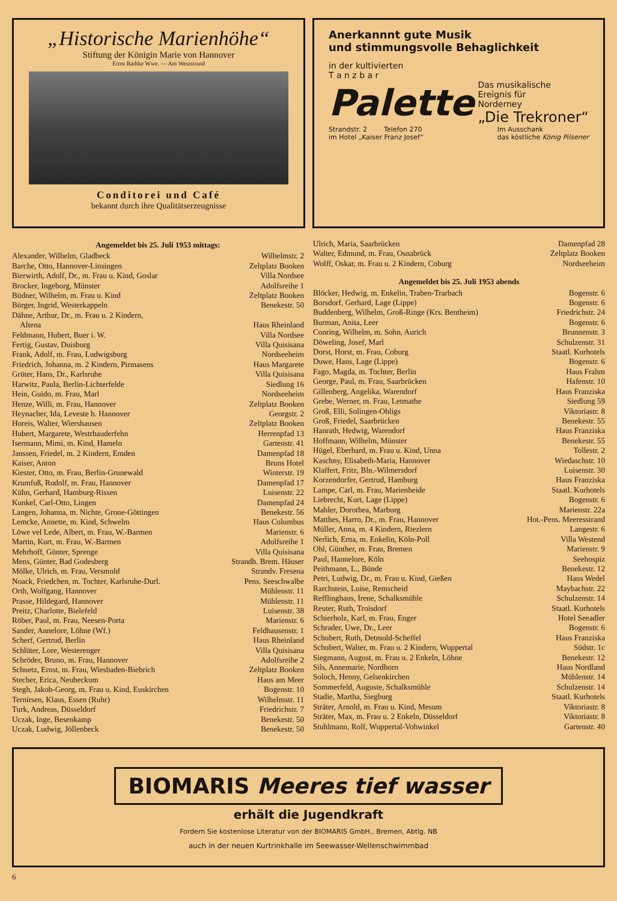„Historische Marienhöhe“
Stiftung der Königin Marie von Hannover
Ernst Radtke Wwe. — Am Weststrand
Conditorei und Café
bekannt durch ihre Qualitätserzeugnisse
Anerkannnt gute Musik
und stimmungsvolle Behaglichkeit
in der kultivierten
T a n z b a r
Palette
Das musikalische
Ereignis für
Norderney
„Die Trekroner“
Strandstr. 2 Telefon 270
im Hotel „Kaiser Franz Josef“
Im Ausschank
das köstliche König Pilsener
Angemeldet bis 25. Juli 1953 mittags:
Alexander, Wilhelm, Gladbeck Wilhelmstr. 2
Barche, Otto, Hannover-Linsingen Zeltplatz Booken
Bierwirth, Adolf, Dr., m. Frau u. Kind, Goslar Villa Nordsee
Brocker, Ingeborg, Münster Adolfsreihe 1
Büdner, Wilhelm, m. Frau u. Kind Zeltplatz Booken
Bürger, Ingrid, Westerkappeln Benekestr. 50
Dähne, Arthur, Dr., m. Frau u. 2 Kindern,
Altena Haus Rheinland
Feldmann, Hubert, Buer i. W. Villa Nordsee
Fertig, Gustav, Duisburg Villa Quisisana
Frank, Adolf, m. Frau, Ludwigsburg Nordseeheim
Friedrich, Johanna, m. 2 Kindern, Pirmasens Haus Margarete
Grüter, Hans, Dr., Karlsruhe Villa Quisisana
Harwitz, Paula, Berlin-Lichterfelde Siedlung 16
Hein, Guido, m. Frau, Marl Nordseeheim
Henze, Willi, m. Frau, Hannover Zeltplatz Booken
Heynacher, Ida, Leveste b. Hannover Georgstr. 2
Horeis, Walter, Wiershausen Zeltplatz Booken
Hubert, Margarete, Westrhauderfehn Herrenpfad 13
Isermann, Mimi, m. Kind, Hameln Gartenstr. 41
Janssen, Friedel, m. 2 Kindern, Emden Damenpfad 18
Kaiser, Anton Bruns Hotel
Kiester, Otto, m. Frau, Berlin-Grunewald Winterstr. 19
Krumfuß, Rudolf, m. Frau, Hannover Damenpfad 17
Kühn, Gerhard, Hamburg-Rissen Luisenstr. 22
Kunkel, Carl-Otto, Lingen Damenpfad 24
Langen, Johanna, m. Nichte, Grone-Göttingen Benekestr. 56
Lemcke, Annette, m. Kind, Schwelm Haus Columbus
Löwe vel Lede, Albert, m. Frau, W.-Barmen Marienstr. 6
Martin, Kurt, m. Frau, W.-Barmen Adolfsreihe 1
Mehrhoff, Günter, Sprenge Villa Quisisana
Mens, Günter, Bad Godesberg Strandh. Brem. Häuser
Mölke, Ulrich, m. Frau, Versmold Strandv. Fresena
Noack, Friedchen, m. Tochter, Karlsruhe-Durl. Pens. Seeschwalbe
Orth, Wolfgang, Hannover Mühlenstr. 11
Prasse, Hildegard, Hannover Mühlenstr. 11
Preitz, Charlotte, Bielefeld Luisenstr. 38
Röber, Paul, m. Frau, Neesen-Porta Marienstr. 6
Sander, Annelore, Löhne (Wf.) Feldhausenstr. 1
Scherf, Gertrud, Berlin Haus Rheinland
Schlüter, Lore, Westerenger Villa Quisisana
Schröder, Bruno, m. Frau, Hannover Adolfsreihe 2
Schuetz, Ernst, m. Frau, Wiesbaden-Biebrich Zeltplatz Booken
Stecher, Erica, Neubeckum Haus am Meer
Stegh, Jakob-Georg, m. Frau u. Kind, Euskirchen Bogenstr. 10
Ternirsen, Klaus, Essen (Ruhr) Wilhelmstr. 11
Turk, Andreas, Düsseldorf Friedrichstr. 7
Uczak, Inge, Besenkamp Benekestr. 50
Uczak, Ludwig, Jöllenbeck Benekestr. 50
Ulrich, Maria, Saarbrücken Damenpfad 28
Walter, Edmund, m. Frau, Osnabrück Zeltplatz Booken
Wolff, Oskar, m. Frau u. 2 Kindern, Coburg Nordseeheim
Angemeldet bis 25. Juli 1953 abends
Blöcker, Hedwig, m. Enkelin, Traben-Trarbach Bogenstr. 6
Borsdorf, Gerhard, Lage (Lippe) Bogenstr. 6
Buddenberg, Wilhelm, Groß-Ringe (Krs. Bentheim) Friedrichstr. 24
Burman, Anita, Leer Bogenstr. 6
Conring, Wilhelm, m. Sohn, Aurich Brunnenstr. 3
Döweling, Josef, Marl Schulzenstr. 31
Dorst, Horst, m. Frau, Coburg Staatl. Kurhotels
Duwe, Hans, Lage (Lippe) Bogenstr. 6
Fago, Magda, m. Tochter, Berlin Haus Frahm
George, Paul, m. Frau, Saarbrücken Hafenstr. 10
Gillenberg, Angelika, Warendorf Haus Franziska
Grebe, Werner, m. Frau, Letmathe Siedlung 59
Groß, Elli, Solingen-Ohligs Viktoriastr. 8
Groß, Friedel, Saarbrücken Benekestr. 55
Hanrath, Hedwig, Warendorf Haus Franziska
Hoffmann, Wilhelm, Münster Benekestr. 55
Hügel, Eberhard, m. Frau u. Kind, Unna Tollestr. 2
Kaschny, Elisabeth-Maria, Hannover Wiedaschstr. 10
Klaffert, Fritz, Bln.-Wilmersdorf Luisenstr. 30
Korzendorfer, Gertrud, Hamburg Haus Franziska
Lampe, Carl, m. Frau, Marienheide Staatl. Kurhotels
Liebrecht, Kurt, Lage (Lippe) Bogenstr. 6
Mahler, Dorothea, Marburg Marienstr. 22a
Matthes, Harro, Dr., m. Frau, Hannover Hot.-Pens. Meeresstrand
Müller, Anna, m. 4 Kindern, Riezlern Langestr. 6
Nerlich, Erna, m. Enkelin, Köln-Poll Villa Westend
Ohl, Günther, m. Frau, Bremen Marienstr. 9
Paul, Hannelore, Köln Seehospiz
Peithmann, L., Bünde Benekestr. 12
Petri, Ludwig, Dr., m. Frau u. Kind, Gießen Haus Wedel
Rarchstein, Luise, Remscheid Maybachstr. 22
Refflinghaus, Irene, Schalksmühle Schulzenstr. 14
Reuter, Ruth, Troisdorf Staatl. Kurhotels
Schierholz, Karl, m. Frau, Enger Hotel Seeadler
Schrader, Uwe, Dr., Leer Bogenstr. 6
Schubert, Ruth, Detmold-Scheffel Haus Franziska
Schubert, Walter, m. Frau u. 2 Kindern, Wuppertal Südstr. 1c
Siegmann, August, m. Frau u. 2 Enkeln, Löhne Benekestr. 12
Sils, Annemarie, Nordhorn Haus Nordland
Soloch, Henny, Gelsenkirchen Mühlenstr. 14
Sommerfeld, Auguste, Schalksmühle Schulzenstr. 14
Stadie, Martha, Siegburg Staatl. Kurhotels
Sträter, Arnold, m. Frau u. Kind, Mesum Viktoriastr. 8
Sträter, Max, m. Frau u. 2 Enkeln, Düsseldorf Viktoriastr. 8
Stuhlmann, Rolf, Wuppertal-Vohwinkel Gartenstr. 40
BIOMARIS Meeres tief wasser
erhält die Jugendkraft
Fordern Sie kostenlose Literatur von der BIOMARIS GmbH., Bremen, Abtlg. NB
auch in der neuen Kurtrinkhalle im Seewasser-Wellenschwimmbad
6